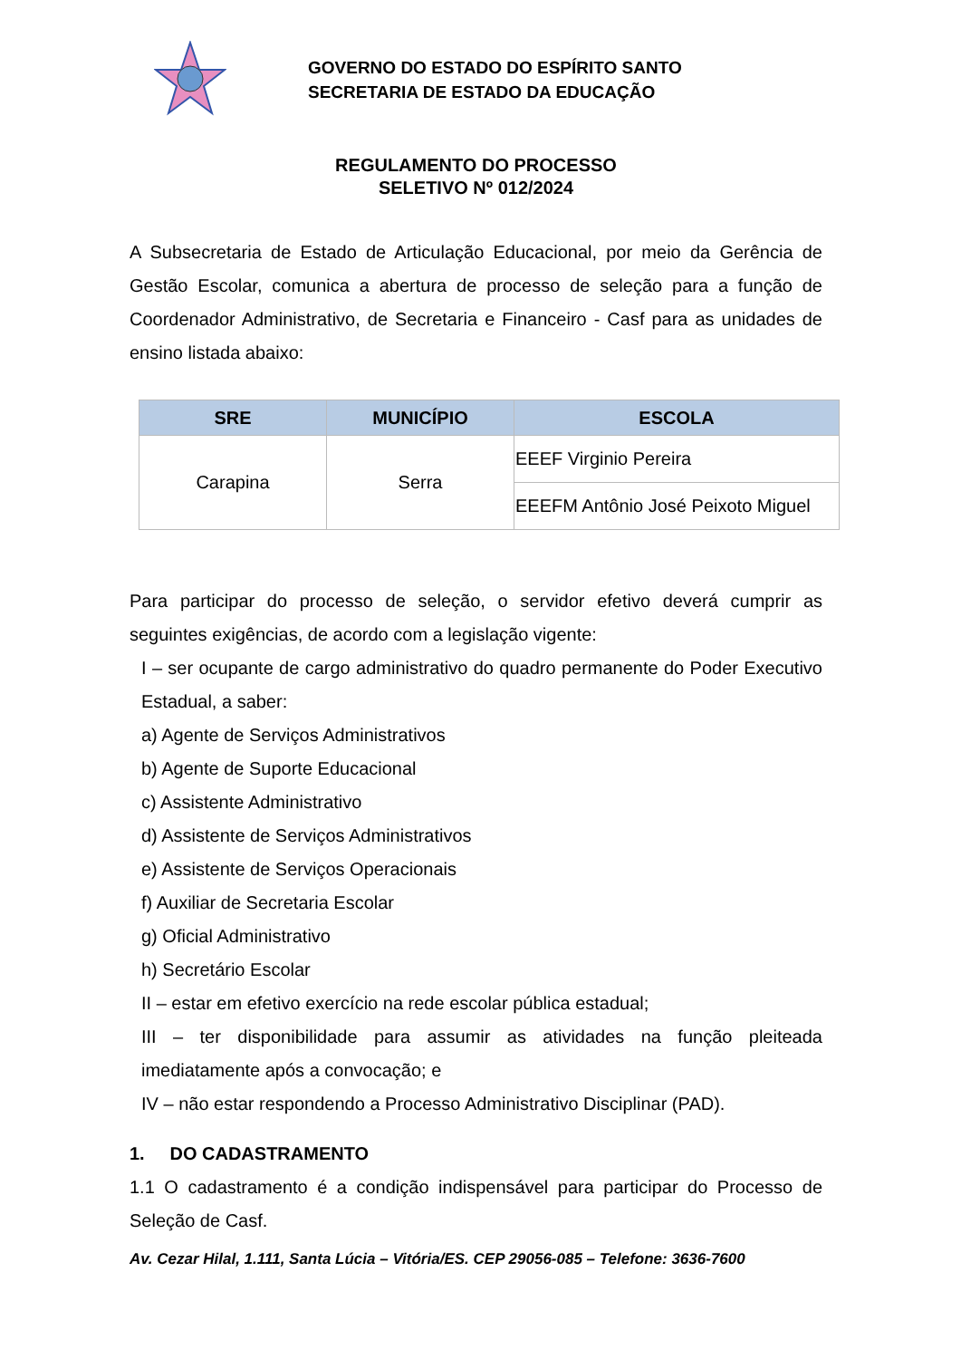GOVERNO DO ESTADO DO ESPÍRITO SANTO
SECRETARIA DE ESTADO DA EDUCAÇÃO
REGULAMENTO DO PROCESSO
SELETIVO Nº 012/2024
A Subsecretaria de Estado de Articulação Educacional, por meio da Gerência de Gestão Escolar, comunica a abertura de processo de seleção para a função de Coordenador Administrativo, de Secretaria e Financeiro - Casf para as unidades de ensino listada abaixo:
| SRE | MUNICÍPIO | ESCOLA |
| --- | --- | --- |
| Carapina | Serra | EEEF Virginio Pereira |
| | | EEEFM Antônio José Peixoto Miguel |
Para participar do processo de seleção, o servidor efetivo deverá cumprir as seguintes exigências, de acordo com a legislação vigente:
I – ser ocupante de cargo administrativo do quadro permanente do Poder Executivo Estadual, a saber:
a) Agente de Serviços Administrativos
b) Agente de Suporte Educacional
c) Assistente Administrativo
d) Assistente de Serviços Administrativos
e) Assistente de Serviços Operacionais
f) Auxiliar de Secretaria Escolar
g) Oficial Administrativo
h) Secretário Escolar
II – estar em efetivo exercício na rede escolar pública estadual;
III – ter disponibilidade para assumir as atividades na função pleiteada imediatamente após a convocação; e
IV – não estar respondendo a Processo Administrativo Disciplinar (PAD).
1. DO CADASTRAMENTO
1.1 O cadastramento é a condição indispensável para participar do Processo de Seleção de Casf.
Av. Cezar Hilal, 1.111, Santa Lúcia – Vitória/ES. CEP 29056-085 – Telefone: 3636-7600